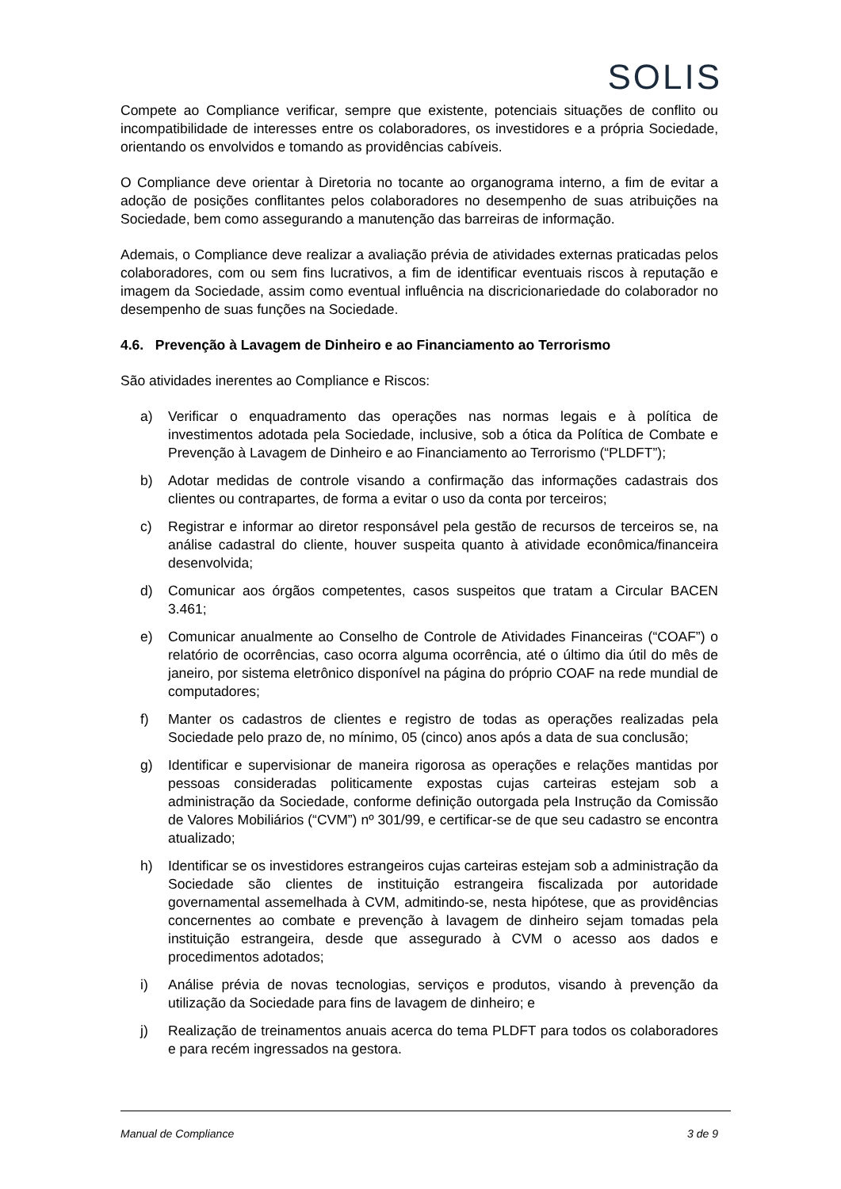SOLIS
Compete ao Compliance verificar, sempre que existente, potenciais situações de conflito ou incompatibilidade de interesses entre os colaboradores, os investidores e a própria Sociedade, orientando os envolvidos e tomando as providências cabíveis.
O Compliance deve orientar à Diretoria no tocante ao organograma interno, a fim de evitar a adoção de posições conflitantes pelos colaboradores no desempenho de suas atribuições na Sociedade, bem como assegurando a manutenção das barreiras de informação.
Ademais, o Compliance deve realizar a avaliação prévia de atividades externas praticadas pelos colaboradores, com ou sem fins lucrativos, a fim de identificar eventuais riscos à reputação e imagem da Sociedade, assim como eventual influência na discricionariedade do colaborador no desempenho de suas funções na Sociedade.
4.6. Prevenção à Lavagem de Dinheiro e ao Financiamento ao Terrorismo
São atividades inerentes ao Compliance e Riscos:
a) Verificar o enquadramento das operações nas normas legais e à política de investimentos adotada pela Sociedade, inclusive, sob a ótica da Política de Combate e Prevenção à Lavagem de Dinheiro e ao Financiamento ao Terrorismo (“PLDFT”);
b) Adotar medidas de controle visando a confirmação das informações cadastrais dos clientes ou contrapartes, de forma a evitar o uso da conta por terceiros;
c) Registrar e informar ao diretor responsável pela gestão de recursos de terceiros se, na análise cadastral do cliente, houver suspeita quanto à atividade econômica/financeira desenvolvida;
d) Comunicar aos órgãos competentes, casos suspeitos que tratam a Circular BACEN 3.461;
e) Comunicar anualmente ao Conselho de Controle de Atividades Financeiras (“COAF”) o relatório de ocorrências, caso ocorra alguma ocorrência, até o último dia útil do mês de janeiro, por sistema eletrônico disponível na página do próprio COAF na rede mundial de computadores;
f) Manter os cadastros de clientes e registro de todas as operações realizadas pela Sociedade pelo prazo de, no mínimo, 05 (cinco) anos após a data de sua conclusão;
g) Identificar e supervisionar de maneira rigorosa as operações e relações mantidas por pessoas consideradas politicamente expostas cujas carteiras estejam sob a administração da Sociedade, conforme definição outorgada pela Instrução da Comissão de Valores Mobiliários (“CVM”) nº 301/99, e certificar-se de que seu cadastro se encontra atualizado;
h) Identificar se os investidores estrangeiros cujas carteiras estejam sob a administração da Sociedade são clientes de instituição estrangeira fiscalizada por autoridade governamental assemelhada à CVM, admitindo-se, nesta hipótese, que as providências concernentes ao combate e prevenção à lavagem de dinheiro sejam tomadas pela instituição estrangeira, desde que assegurado à CVM o acesso aos dados e procedimentos adotados;
i) Análise prévia de novas tecnologias, serviços e produtos, visando à prevenção da utilização da Sociedade para fins de lavagem de dinheiro; e
j) Realização de treinamentos anuais acerca do tema PLDFT para todos os colaboradores e para recém ingressados na gestora.
Manual de Compliance 3 de 9